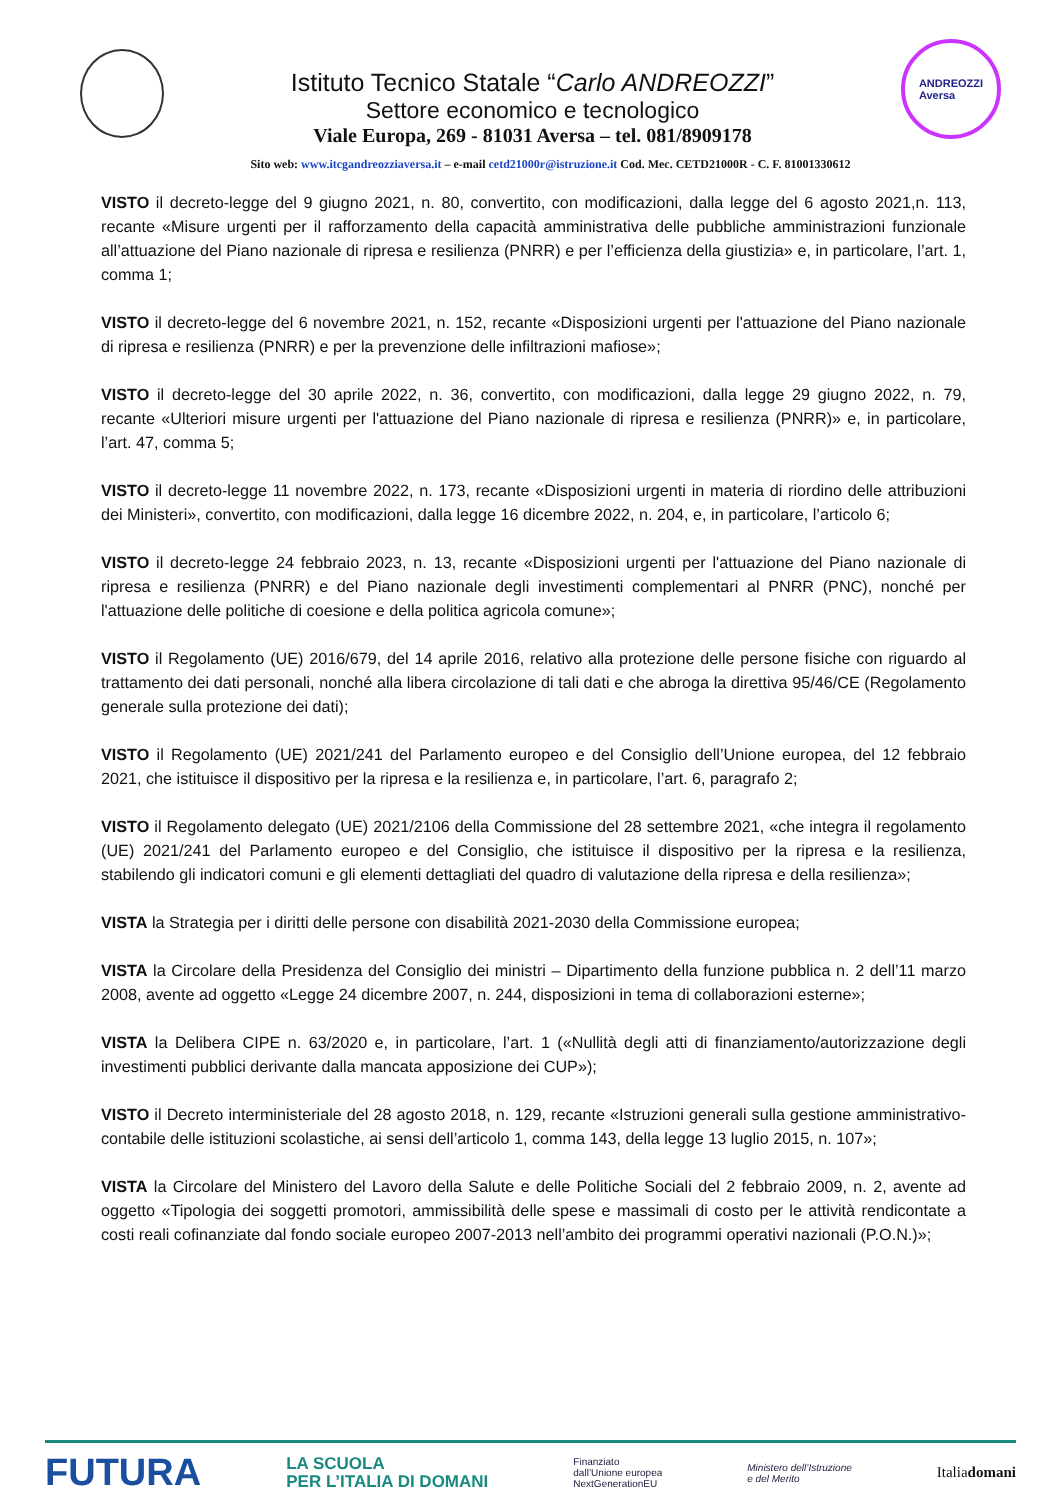Istituto Tecnico Statale “Carlo ANDREOZZI”
Settore economico e tecnologico
Viale Europa, 269 - 81031 Aversa – tel. 081/8909178
ANDREOZZI
Aversa
Sito web: www.itcgandreozziaversa.it – e-mail cetd21000r@istruzione.it Cod. Mec. CETD21000R - C. F. 81001330612
VISTO il decreto-legge del 9 giugno 2021, n. 80, convertito, con modificazioni, dalla legge del 6 agosto 2021,n. 113, recante «Misure urgenti per il rafforzamento della capacità amministrativa delle pubbliche amministrazioni funzionale all’attuazione del Piano nazionale di ripresa e resilienza (PNRR) e per l’efficienza della giustizia» e, in particolare, l’art. 1, comma 1;
VISTO il decreto-legge del 6 novembre 2021, n. 152, recante «Disposizioni urgenti per l'attuazione del Piano nazionale di ripresa e resilienza (PNRR) e per la prevenzione delle infiltrazioni mafiose»;
VISTO il decreto-legge del 30 aprile 2022, n. 36, convertito, con modificazioni, dalla legge 29 giugno 2022, n. 79, recante «Ulteriori misure urgenti per l'attuazione del Piano nazionale di ripresa e resilienza (PNRR)» e, in particolare, l’art. 47, comma 5;
VISTO il decreto-legge 11 novembre 2022, n. 173, recante «Disposizioni urgenti in materia di riordino delle attribuzioni dei Ministeri», convertito, con modificazioni, dalla legge 16 dicembre 2022, n. 204, e, in particolare, l’articolo 6;
VISTO il decreto-legge 24 febbraio 2023, n. 13, recante «Disposizioni urgenti per l'attuazione del Piano nazionale di ripresa e resilienza (PNRR) e del Piano nazionale degli investimenti complementari al PNRR (PNC), nonché per l'attuazione delle politiche di coesione e della politica agricola comune»;
VISTO il Regolamento (UE) 2016/679, del 14 aprile 2016, relativo alla protezione delle persone fisiche con riguardo al trattamento dei dati personali, nonché alla libera circolazione di tali dati e che abroga la direttiva 95/46/CE (Regolamento generale sulla protezione dei dati);
VISTO il Regolamento (UE) 2021/241 del Parlamento europeo e del Consiglio dell’Unione europea, del 12 febbraio 2021, che istituisce il dispositivo per la ripresa e la resilienza e, in particolare, l’art. 6, paragrafo 2;
VISTO il Regolamento delegato (UE) 2021/2106 della Commissione del 28 settembre 2021, «che integra il regolamento (UE) 2021/241 del Parlamento europeo e del Consiglio, che istituisce il dispositivo per la ripresa e la resilienza, stabilendo gli indicatori comuni e gli elementi dettagliati del quadro di valutazione della ripresa e della resilienza»;
VISTA la Strategia per i diritti delle persone con disabilità 2021-2030 della Commissione europea;
VISTA la Circolare della Presidenza del Consiglio dei ministri – Dipartimento della funzione pubblica n. 2 dell’11 marzo 2008, avente ad oggetto «Legge 24 dicembre 2007, n. 244, disposizioni in tema di collaborazioni esterne»;
VISTA la Delibera CIPE n. 63/2020 e, in particolare, l’art. 1 («Nullità degli atti di finanziamento/autorizzazione degli investimenti pubblici derivante dalla mancata apposizione dei CUP»);
VISTO il Decreto interministeriale del 28 agosto 2018, n. 129, recante «Istruzioni generali sulla gestione amministrativo-contabile delle istituzioni scolastiche, ai sensi dell’articolo 1, comma 143, della legge 13 luglio 2015, n. 107»;
VISTA la Circolare del Ministero del Lavoro della Salute e delle Politiche Sociali del 2 febbraio 2009, n. 2, avente ad oggetto «Tipologia dei soggetti promotori, ammissibilità delle spese e massimali di costo per le attività rendicontate a costi reali cofinanziate dal fondo sociale europeo 2007-2013 nell’ambito dei programmi operativi nazionali (P.O.N.)»;
FUTURA LA SCUOLA
PER L’ITALIA DI DOMANI Finanziato
dall’Unione europea
NextGenerationEU Ministero dell’Istruzione
e del Merito Italiadomani